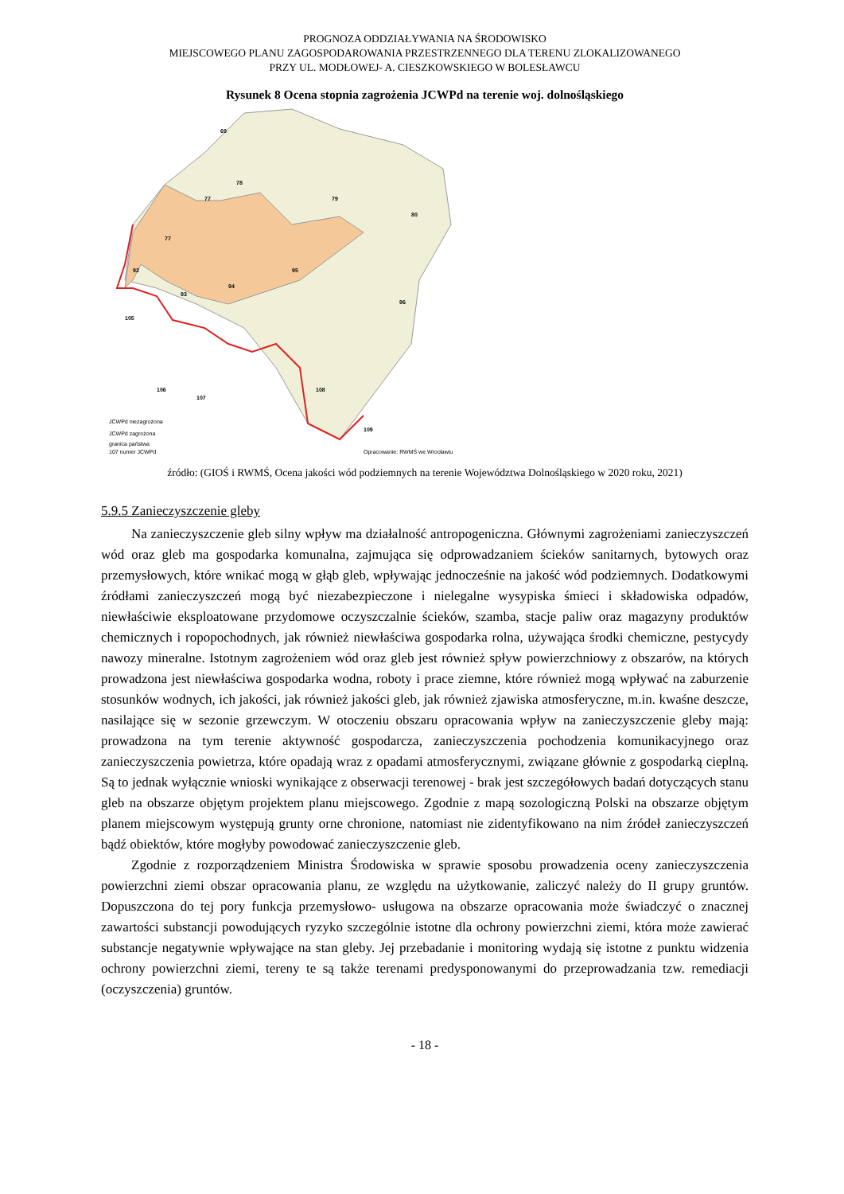PROGNOZA ODDZIAŁYWANIA NA ŚRODOWISKO
MIEJSCOWEGO PLANU ZAGOSPODAROWANIA PRZESTRZENNEGO DLA TERENU ZLOKALIZOWANEGO
PRZY UL. MODŁOWEJ- A. CIESZKOWSKIEGO W BOLESŁAWCU
Rysunek 8 Ocena stopnia zagrożenia JCWPd na terenie woj. dolnośląskiego
69
78
77
79
80
77
92
93
94
95
96
105
106
107
108
109
JCWPd niezagrożona
JCWPd zagrożona
granica państwa
107 numer JCWPd
Opracowanie: RWMŚ we Wrocławiu
źródło: (GIOŚ i RWMŚ, Ocena jakości wód podziemnych na terenie Województwa Dolnośląskiego w 2020 roku, 2021)
5.9.5 Zanieczyszczenie gleby
Na zanieczyszczenie gleb silny wpływ ma działalność antropogeniczna. Głównymi zagrożeniami zanieczyszczeń wód oraz gleb ma gospodarka komunalna, zajmująca się odprowadzaniem ścieków sanitarnych, bytowych oraz przemysłowych, które wnikać mogą w głąb gleb, wpływając jednocześnie na jakość wód podziemnych. Dodatkowymi źródłami zanieczyszczeń mogą być niezabezpieczone i nielegalne wysypiska śmieci i składowiska odpadów, niewłaściwie eksploatowane przydomowe oczyszczalnie ścieków, szamba, stacje paliw oraz magazyny produktów chemicznych i ropopochodnych, jak również niewłaściwa gospodarka rolna, używająca środki chemiczne, pestycydy nawozy mineralne. Istotnym zagrożeniem wód oraz gleb jest również spływ powierzchniowy z obszarów, na których prowadzona jest niewłaściwa gospodarka wodna, roboty i prace ziemne, które również mogą wpływać na zaburzenie stosunków wodnych, ich jakości, jak również jakości gleb, jak również zjawiska atmosferyczne, m.in. kwaśne deszcze, nasilające się w sezonie grzewczym. W otoczeniu obszaru opracowania wpływ na zanieczyszczenie gleby mają: prowadzona na tym terenie aktywność gospodarcza, zanieczyszczenia pochodzenia komunikacyjnego oraz zanieczyszczenia powietrza, które opadają wraz z opadami atmosferycznymi, związane głównie z gospodarką cieplną. Są to jednak wyłącznie wnioski wynikające z obserwacji terenowej - brak jest szczegółowych badań dotyczących stanu gleb na obszarze objętym projektem planu miejscowego. Zgodnie z mapą sozologiczną Polski na obszarze objętym planem miejscowym występują grunty orne chronione, natomiast nie zidentyfikowano na nim źródeł zanieczyszczeń bądź obiektów, które mogłyby powodować zanieczyszczenie gleb.
Zgodnie z rozporządzeniem Ministra Środowiska w sprawie sposobu prowadzenia oceny zanieczyszczenia powierzchni ziemi obszar opracowania planu, ze względu na użytkowanie, zaliczyć należy do II grupy gruntów. Dopuszczona do tej pory funkcja przemysłowo- usługowa na obszarze opracowania może świadczyć o znacznej zawartości substancji powodujących ryzyko szczególnie istotne dla ochrony powierzchni ziemi, która może zawierać substancje negatywnie wpływające na stan gleby. Jej przebadanie i monitoring wydają się istotne z punktu widzenia ochrony powierzchni ziemi, tereny te są także terenami predysponowanymi do przeprowadzania tzw. remediacji (oczyszczenia) gruntów.
- 18 -